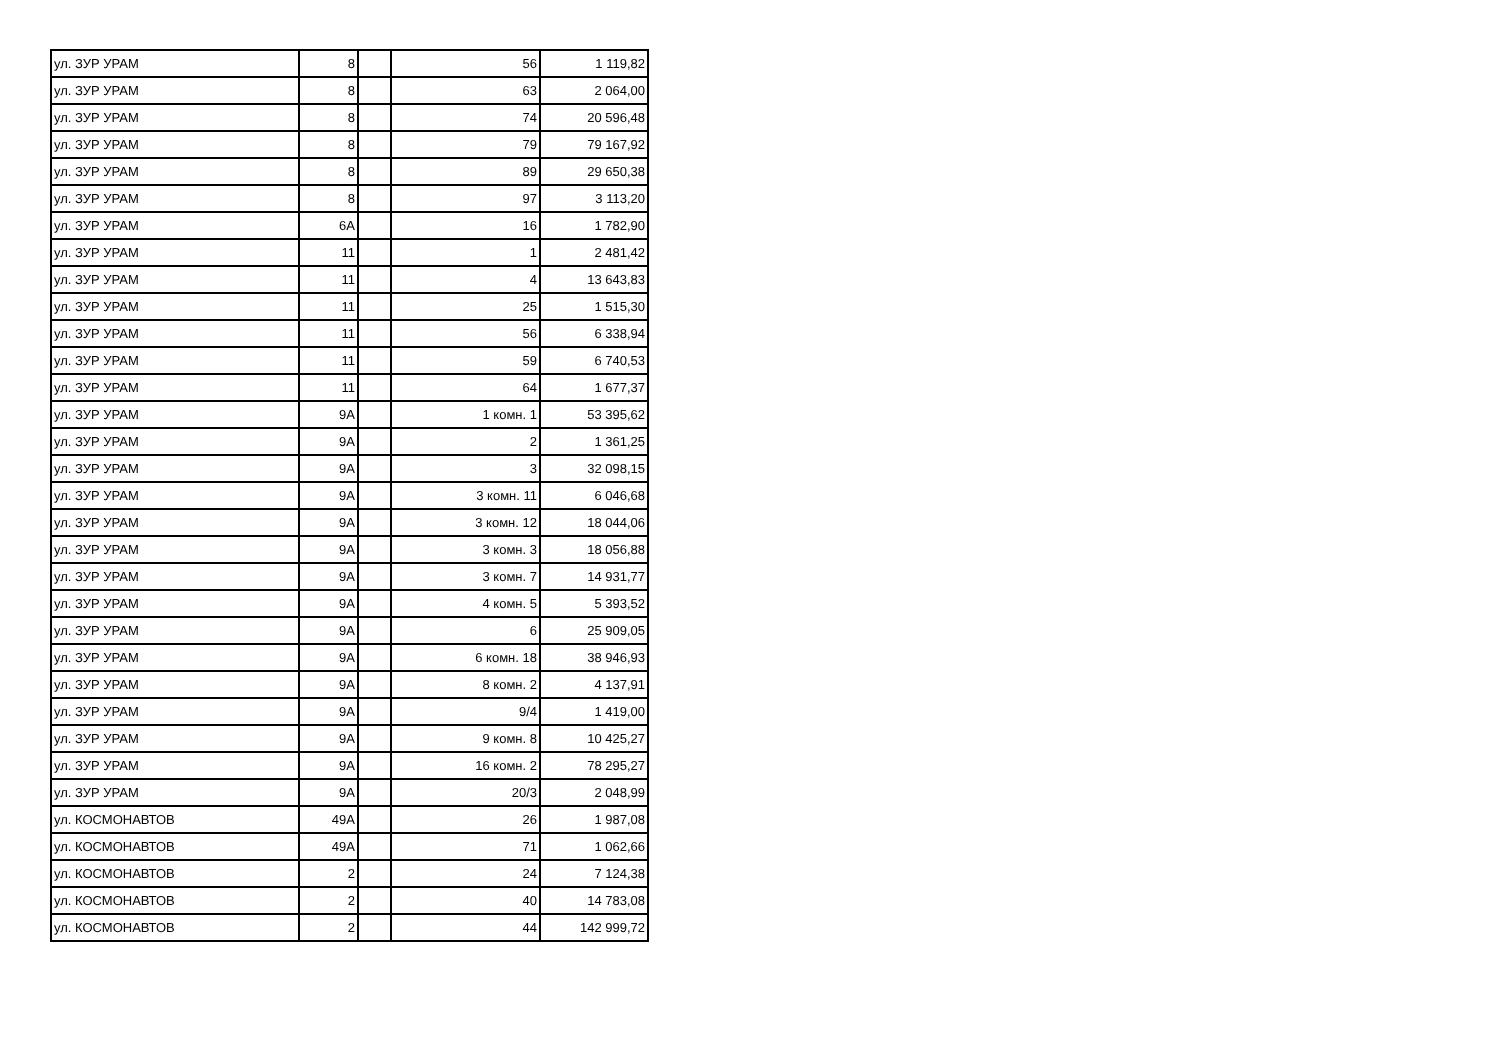| ул. ЗУР УРАМ | 8 | | 56 | 1 119,82 |
| ул. ЗУР УРАМ | 8 | | 63 | 2 064,00 |
| ул. ЗУР УРАМ | 8 | | 74 | 20 596,48 |
| ул. ЗУР УРАМ | 8 | | 79 | 79 167,92 |
| ул. ЗУР УРАМ | 8 | | 89 | 29 650,38 |
| ул. ЗУР УРАМ | 8 | | 97 | 3 113,20 |
| ул. ЗУР УРАМ | 6А | | 16 | 1 782,90 |
| ул. ЗУР УРАМ | 11 | | 1 | 2 481,42 |
| ул. ЗУР УРАМ | 11 | | 4 | 13 643,83 |
| ул. ЗУР УРАМ | 11 | | 25 | 1 515,30 |
| ул. ЗУР УРАМ | 11 | | 56 | 6 338,94 |
| ул. ЗУР УРАМ | 11 | | 59 | 6 740,53 |
| ул. ЗУР УРАМ | 11 | | 64 | 1 677,37 |
| ул. ЗУР УРАМ | 9А | | 1 комн. 1 | 53 395,62 |
| ул. ЗУР УРАМ | 9А | | 2 | 1 361,25 |
| ул. ЗУР УРАМ | 9А | | 3 | 32 098,15 |
| ул. ЗУР УРАМ | 9А | | 3 комн. 11 | 6 046,68 |
| ул. ЗУР УРАМ | 9А | | 3 комн. 12 | 18 044,06 |
| ул. ЗУР УРАМ | 9А | | 3 комн. 3 | 18 056,88 |
| ул. ЗУР УРАМ | 9А | | 3 комн. 7 | 14 931,77 |
| ул. ЗУР УРАМ | 9А | | 4 комн. 5 | 5 393,52 |
| ул. ЗУР УРАМ | 9А | | 6 | 25 909,05 |
| ул. ЗУР УРАМ | 9А | | 6 комн. 18 | 38 946,93 |
| ул. ЗУР УРАМ | 9А | | 8 комн. 2 | 4 137,91 |
| ул. ЗУР УРАМ | 9А | | 9/4 | 1 419,00 |
| ул. ЗУР УРАМ | 9А | | 9 комн. 8 | 10 425,27 |
| ул. ЗУР УРАМ | 9А | | 16 комн. 2 | 78 295,27 |
| ул. ЗУР УРАМ | 9А | | 20/3 | 2 048,99 |
| ул. КОСМОНАВТОВ | 49А | | 26 | 1 987,08 |
| ул. КОСМОНАВТОВ | 49А | | 71 | 1 062,66 |
| ул. КОСМОНАВТОВ | 2 | | 24 | 7 124,38 |
| ул. КОСМОНАВТОВ | 2 | | 40 | 14 783,08 |
| ул. КОСМОНАВТОВ | 2 | | 44 | 142 999,72 |